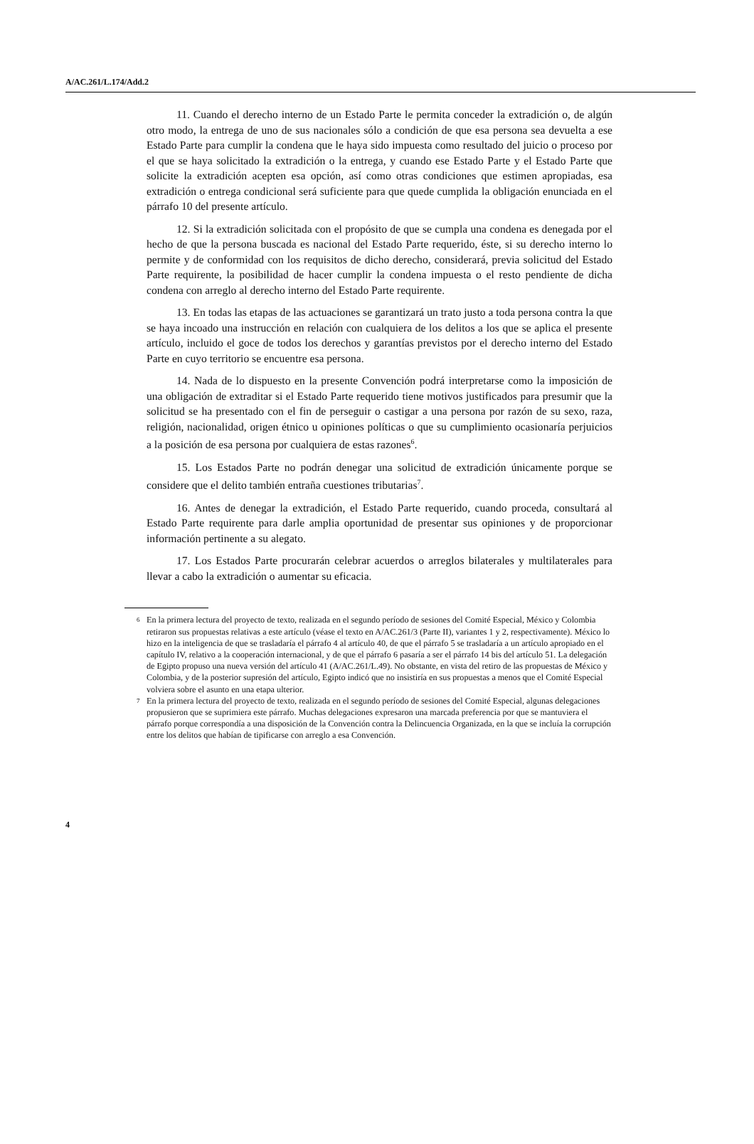A/AC.261/L.174/Add.2
11. Cuando el derecho interno de un Estado Parte le permita conceder la extradición o, de algún otro modo, la entrega de uno de sus nacionales sólo a condición de que esa persona sea devuelta a ese Estado Parte para cumplir la condena que le haya sido impuesta como resultado del juicio o proceso por el que se haya solicitado la extradición o la entrega, y cuando ese Estado Parte y el Estado Parte que solicite la extradición acepten esa opción, así como otras condiciones que estimen apropiadas, esa extradición o entrega condicional será suficiente para que quede cumplida la obligación enunciada en el párrafo 10 del presente artículo.
12. Si la extradición solicitada con el propósito de que se cumpla una condena es denegada por el hecho de que la persona buscada es nacional del Estado Parte requerido, éste, si su derecho interno lo permite y de conformidad con los requisitos de dicho derecho, considerará, previa solicitud del Estado Parte requirente, la posibilidad de hacer cumplir la condena impuesta o el resto pendiente de dicha condena con arreglo al derecho interno del Estado Parte requirente.
13. En todas las etapas de las actuaciones se garantizará un trato justo a toda persona contra la que se haya incoado una instrucción en relación con cualquiera de los delitos a los que se aplica el presente artículo, incluido el goce de todos los derechos y garantías previstos por el derecho interno del Estado Parte en cuyo territorio se encuentre esa persona.
14. Nada de lo dispuesto en la presente Convención podrá interpretarse como la imposición de una obligación de extraditar si el Estado Parte requerido tiene motivos justificados para presumir que la solicitud se ha presentado con el fin de perseguir o castigar a una persona por razón de su sexo, raza, religión, nacionalidad, origen étnico u opiniones políticas o que su cumplimiento ocasionaría perjuicios a la posición de esa persona por cualquiera de estas razones<sup>6</sup>.
15. Los Estados Parte no podrán denegar una solicitud de extradición únicamente porque se considere que el delito también entraña cuestiones tributarias<sup>7</sup>.
16. Antes de denegar la extradición, el Estado Parte requerido, cuando proceda, consultará al Estado Parte requirente para darle amplia oportunidad de presentar sus opiniones y de proporcionar información pertinente a su alegato.
17. Los Estados Parte procurarán celebrar acuerdos o arreglos bilaterales y multilaterales para llevar a cabo la extradición o aumentar su eficacia.
6 En la primera lectura del proyecto de texto, realizada en el segundo período de sesiones del Comité Especial, México y Colombia retiraron sus propuestas relativas a este artículo (véase el texto en A/AC.261/3 (Parte II), variantes 1 y 2, respectivamente). México lo hizo en la inteligencia de que se trasladaría el párrafo 4 al artículo 40, de que el párrafo 5 se trasladaría a un artículo apropiado en el capítulo IV, relativo a la cooperación internacional, y de que el párrafo 6 pasaría a ser el párrafo 14 bis del artículo 51. La delegación de Egipto propuso una nueva versión del artículo 41 (A/AC.261/L.49). No obstante, en vista del retiro de las propuestas de México y Colombia, y de la posterior supresión del artículo, Egipto indicó que no insistiría en sus propuestas a menos que el Comité Especial volviera sobre el asunto en una etapa ulterior.
7 En la primera lectura del proyecto de texto, realizada en el segundo período de sesiones del Comité Especial, algunas delegaciones propusieron que se suprimiera este párrafo. Muchas delegaciones expresaron una marcada preferencia por que se mantuviera el párrafo porque correspondía a una disposición de la Convención contra la Delincuencia Organizada, en la que se incluía la corrupción entre los delitos que habían de tipificarse con arreglo a esa Convención.
4